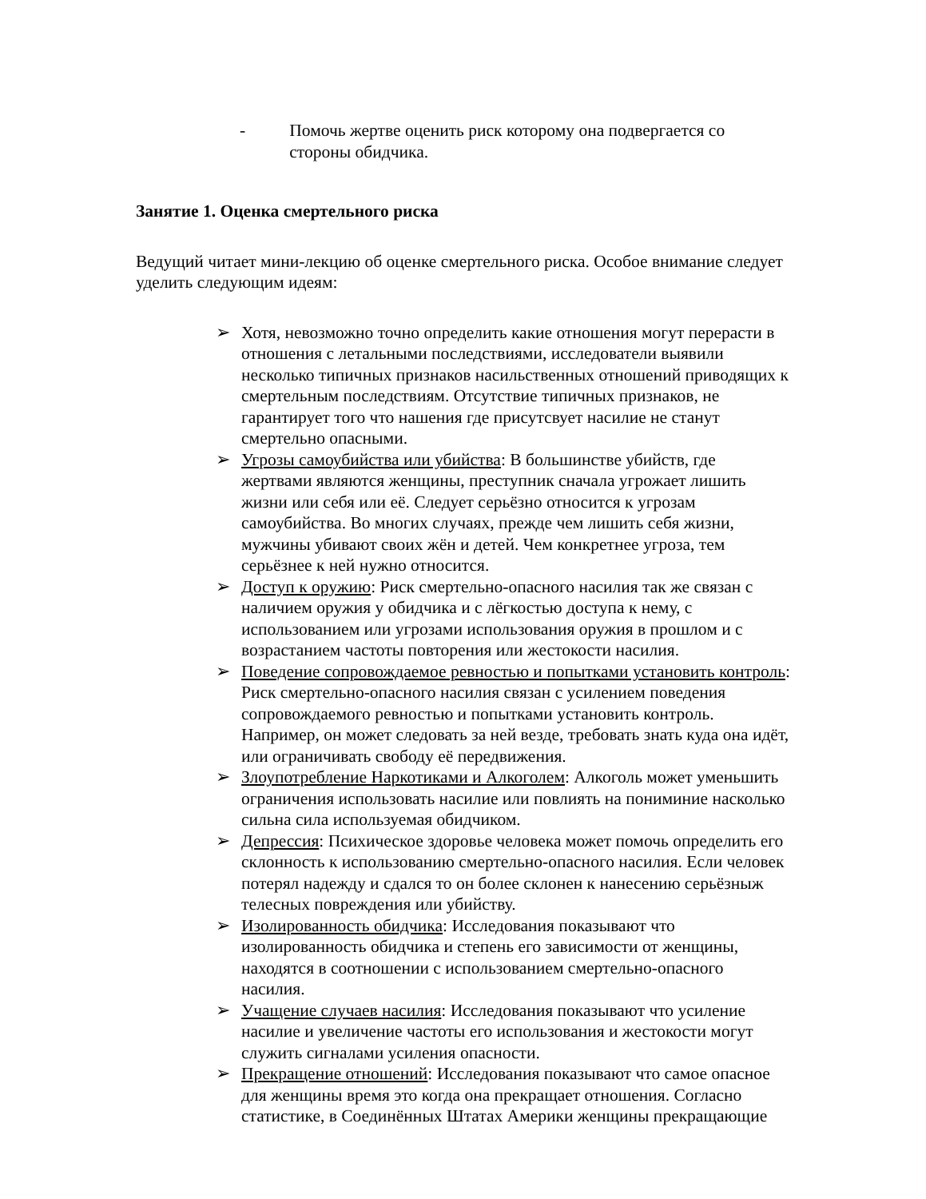- Помочь жертве оценить риск которому она подвергается со стороны обидчика.
Занятие 1. Оценка смертельного риска
Ведущий читает мини-лекцию об оценке смертельного риска. Особое внимание следует уделить следующим идеям:
➢ Хотя, невозможно точно определить какие отношения могут перерасти в отношения с летальными последствиями, исследователи выявили несколько типичных признаков насильственных отношений приводящих к смертельным последствиям. Отсутствие типичных признаков, не гарантирует того что нашения где присутсвует насилие не станут смертельно опасными.
➢ Угрозы самоубийства или убийства: В большинстве убийств, где жертвами являются женщины, преступник сначала угрожает лишить жизни или себя или её. Следует серьёзно относится к угрозам самоубийства. Во многих случаях, прежде чем лишить себя жизни, мужчины убивают своих жён и детей. Чем конкретнее угроза, тем серьёзнее к ней нужно относится.
➢ Доступ к оружию: Риск смертельно-опасного насилия так же связан с наличием оружия у обидчика и с лёгкостью доступа к нему, с использованием или угрозами использования оружия в прошлом и с возрастанием частоты повторения или жестокости насилия.
➢ Поведение сопровождаемое ревностью и попытками установить контроль: Риск смертельно-опасного насилия связан с усилением поведения сопровождаемого ревностью и попытками установить контроль. Например, он может следовать за ней везде, требовать знать куда она идёт, или ограничивать свободу её передвижения.
➢ Злоупотребление Наркотиками и Алкоголем: Алкоголь может уменьшить ограничения использовать насилие или повлиять на пониминие насколько сильна сила используемая обидчиком.
➢ Депрессия: Психическое здоровье человека может помочь определить его склонность к использованию смертельно-опасного насилия. Если человек потерял надежду и сдался то он более склонен к нанесению серьёзныж телесных повреждения или убийству.
➢ Изолированность обидчика: Исследования показывают что изолированность обидчика и степень его зависимости от женщины, находятся в соотношении с использованием смертельно-опасного насилия.
➢ Учащение случаев насилия: Исследования показывают что усиление насилие и увеличение частоты его использования и жестокости могут служить сигналами усиления опасности.
➢ Прекращение отношений: Исследования показывают что самое опасное для женщины время это когда она прекращает отношения. Согласно статистике, в Соединённых Штатах Америки женщины прекращающие